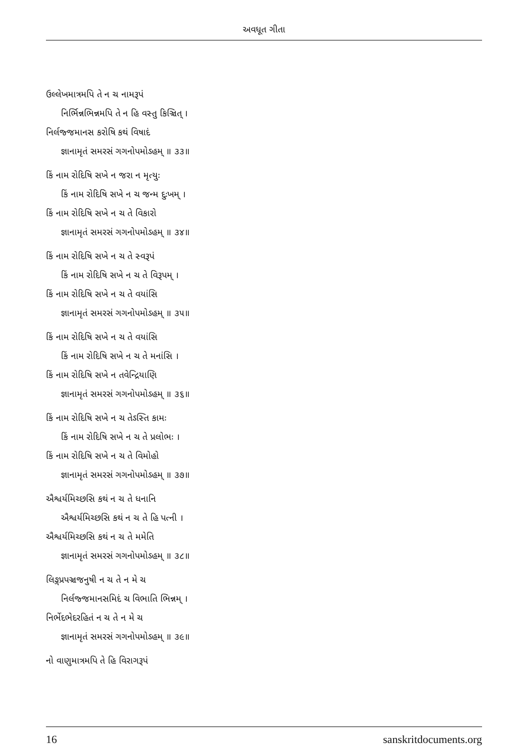અવધૂત ગીતા
ઉલ્લેખમાત્રમપિ તે ન ચ નામરૂપં
નિર્ભિન્નભિન્નમપિ તે ન હિ વસ્તુ કિઞ્ચિત્ ।
નિર્લજ્જમાનસ કરોષિ કથં વિષાદં
જ્ઞાનામૃતં સમરસં ગગનોપમોઽહમ્ ॥ ૩૩॥
કિં નામ રોદિષિ સખે ન જરા ન મૃત્યુઃ
કિં નામ રોદિષિ સખે ન ચ જન્મ દુઃખમ્ ।
કિં નામ રોદિષિ સખે ન ચ તે વિકારો
જ્ઞાનામૃતં સમરસં ગગનોપમોઽહમ્ ॥ ૩૪॥
કિં નામ રોદિષિ સખે ન ચ તે સ્વરૂપં
કિં નામ રોદિષિ સખે ન ચ તે વિરૂપમ્ ।
કિં નામ રોદિષિ સખે ન ચ તે વયાંસિ
જ્ઞાનામૃતં સમરસં ગગનોપમોઽહમ્ ॥ ૩૫॥
કિં નામ રોદિષિ સખે ન ચ તે વયાંસિ
કિં નામ રોદિષિ સખે ન ચ તે મનાંસિ ।
કિં નામ રોદિષિ સખે ન તવેન્દ્રિયાણિ
જ્ઞાનામૃતં સમરસં ગગનોપમોઽહમ્ ॥ ૩૬॥
કિં નામ રોદિષિ સખે ન ચ તેઽસ્તિ કામઃ
કિં નામ રોદિષિ સખે ન ચ તે પ્રલોભઃ ।
કિં નામ રોદિષિ સખે ન ચ તે વિમોહો
જ્ઞાનામૃતં સમરસં ગગનોપમોઽહમ્ ॥ ૩૭॥
ઐશ્વર્યમિચ્છસિ કથં ન ચ તે ધનાનિ
ઐશ્વર્યમિચ્છસિ કથં ન ચ તે હિ પત્ની ।
ઐશ્વર્યમિચ્છસિ કથં ન ચ તે મમેતિ
જ્ઞાનામૃતં સમરસં ગગનોપમોઽહમ્ ॥ ૩૮॥
લિઙ્ગપ્રપઞ્ચજનુષી ન ચ તે ન મે ચ
નિર્લજ્જમાનસમિદં ચ વિભાતિ ભિન્નમ્ ।
નિર્ભેદભેદરહિતં ન ચ તે ન મે ચ
જ્ઞાનામૃતં સમરસં ગગનોપમોઽહમ્ ॥ ૩૯॥
નો વાણુમાત્રમપિ તે હિ વિરાગરૂપં
16 sanskritdocuments.org